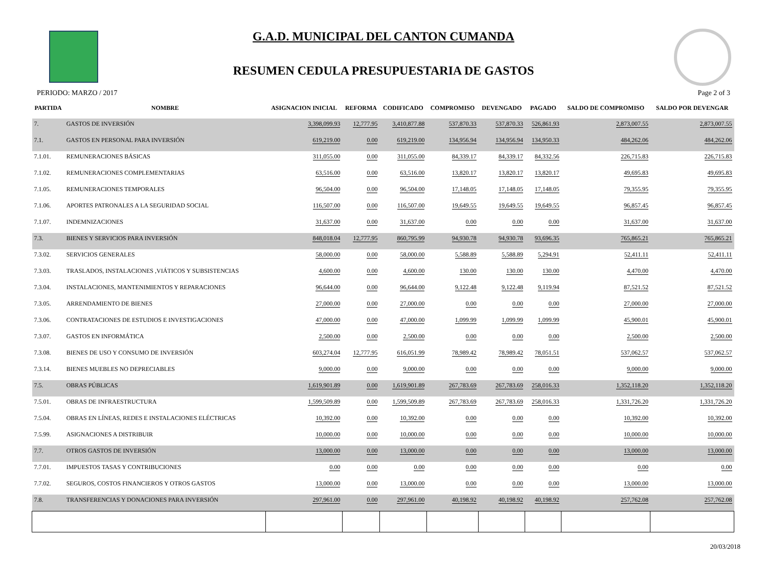G.A.D. MUNICIPAL DEL CANTON CUMANDA
RESUMEN CEDULA PRESUPUESTARIA DE GASTOS
PERIODO: MARZO / 2017 Page 2 of 3
| PARTIDA | NOMBRE | ASIGNACION INICIAL | REFORMA | CODIFICADO | COMPROMISO | DEVENGADO | PAGADO | SALDO DE COMPROMISO | SALDO POR DEVENGAR |
| --- | --- | --- | --- | --- | --- | --- | --- | --- | --- |
| 7. | GASTOS DE INVERSIÓN | 3,398,099.93 | 12,777.95 | 3,410,877.88 | 537,870.33 | 537,870.33 | 526,861.93 | 2,873,007.55 | 2,873,007.55 |
| 7.1. | GASTOS EN PERSONAL PARA INVERSIÓN | 619,219.00 | 0.00 | 619,219.00 | 134,956.94 | 134,956.94 | 134,950.33 | 484,262.06 | 484,262.06 |
| 7.1.01. | REMUNERACIONES BÁSICAS | 311,055.00 | 0.00 | 311,055.00 | 84,339.17 | 84,339.17 | 84,332.56 | 226,715.83 | 226,715.83 |
| 7.1.02. | REMUNERACIONES COMPLEMENTARIAS | 63,516.00 | 0.00 | 63,516.00 | 13,820.17 | 13,820.17 | 13,820.17 | 49,695.83 | 49,695.83 |
| 7.1.05. | REMUNERACIONES TEMPORALES | 96,504.00 | 0.00 | 96,504.00 | 17,148.05 | 17,148.05 | 17,148.05 | 79,355.95 | 79,355.95 |
| 7.1.06. | APORTES PATRONALES A LA SEGURIDAD SOCIAL | 116,507.00 | 0.00 | 116,507.00 | 19,649.55 | 19,649.55 | 19,649.55 | 96,857.45 | 96,857.45 |
| 7.1.07. | INDEMNIZACIONES | 31,637.00 | 0.00 | 31,637.00 | 0.00 | 0.00 | 0.00 | 31,637.00 | 31,637.00 |
| 7.3. | BIENES Y SERVICIOS PARA INVERSIÓN | 848,018.04 | 12,777.95 | 860,795.99 | 94,930.78 | 94,930.78 | 93,696.35 | 765,865.21 | 765,865.21 |
| 7.3.02. | SERVICIOS GENERALES | 58,000.00 | 0.00 | 58,000.00 | 5,588.89 | 5,588.89 | 5,294.91 | 52,411.11 | 52,411.11 |
| 7.3.03. | TRASLADOS, INSTALACIONES ,VIÁTICOS Y SUBSISTENCIAS | 4,600.00 | 0.00 | 4,600.00 | 130.00 | 130.00 | 130.00 | 4,470.00 | 4,470.00 |
| 7.3.04. | INSTALACIONES, MANTENIMIENTOS Y REPARACIONES | 96,644.00 | 0.00 | 96,644.00 | 9,122.48 | 9,122.48 | 9,119.94 | 87,521.52 | 87,521.52 |
| 7.3.05. | ARRENDAMIENTO DE BIENES | 27,000.00 | 0.00 | 27,000.00 | 0.00 | 0.00 | 0.00 | 27,000.00 | 27,000.00 |
| 7.3.06. | CONTRATACIONES DE ESTUDIOS E INVESTIGACIONES | 47,000.00 | 0.00 | 47,000.00 | 1,099.99 | 1,099.99 | 1,099.99 | 45,900.01 | 45,900.01 |
| 7.3.07. | GASTOS EN INFORMÁTICA | 2,500.00 | 0.00 | 2,500.00 | 0.00 | 0.00 | 0.00 | 2,500.00 | 2,500.00 |
| 7.3.08. | BIENES DE USO Y CONSUMO DE INVERSIÓN | 603,274.04 | 12,777.95 | 616,051.99 | 78,989.42 | 78,989.42 | 78,051.51 | 537,062.57 | 537,062.57 |
| 7.3.14. | BIENES MUEBLES NO DEPRECIABLES | 9,000.00 | 0.00 | 9,000.00 | 0.00 | 0.00 | 0.00 | 9,000.00 | 9,000.00 |
| 7.5. | OBRAS PÚBLICAS | 1,619,901.89 | 0.00 | 1,619,901.89 | 267,783.69 | 267,783.69 | 258,016.33 | 1,352,118.20 | 1,352,118.20 |
| 7.5.01. | OBRAS DE INFRAESTRUCTURA | 1,599,509.89 | 0.00 | 1,599,509.89 | 267,783.69 | 267,783.69 | 258,016.33 | 1,331,726.20 | 1,331,726.20 |
| 7.5.04. | OBRAS EN LÍNEAS, REDES E INSTALACIONES ELÉCTRICAS | 10,392.00 | 0.00 | 10,392.00 | 0.00 | 0.00 | 0.00 | 10,392.00 | 10,392.00 |
| 7.5.99. | ASIGNACIONES A DISTRIBUIR | 10,000.00 | 0.00 | 10,000.00 | 0.00 | 0.00 | 0.00 | 10,000.00 | 10,000.00 |
| 7.7. | OTROS GASTOS DE INVERSIÓN | 13,000.00 | 0.00 | 13,000.00 | 0.00 | 0.00 | 0.00 | 13,000.00 | 13,000.00 |
| 7.7.01. | IMPUESTOS TASAS Y CONTRIBUCIONES | 0.00 | 0.00 | 0.00 | 0.00 | 0.00 | 0.00 | 0.00 | 0.00 |
| 7.7.02. | SEGUROS, COSTOS FINANCIEROS Y OTROS GASTOS | 13,000.00 | 0.00 | 13,000.00 | 0.00 | 0.00 | 0.00 | 13,000.00 | 13,000.00 |
| 7.8. | TRANSFERENCIAS Y DONACIONES PARA INVERSIÓN | 297,961.00 | 0.00 | 297,961.00 | 40,198.92 | 40,198.92 | 40,198.92 | 257,762.08 | 257,762.08 |
20/03/2018